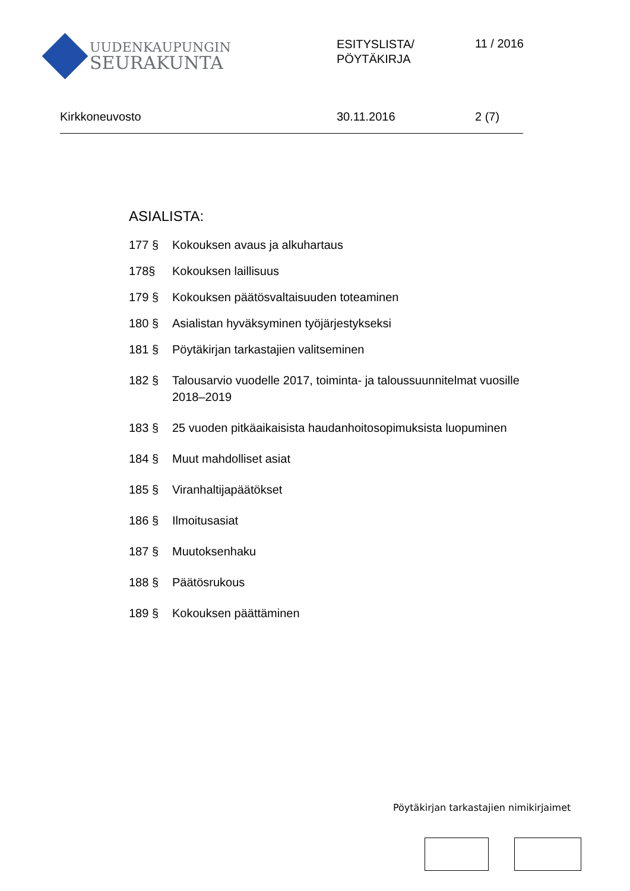UUDENKAUPUNGIN
SEURAKUNTA
ESITYSLISTA/
PÖYTÄKIRJA
11 / 2016
Kirkkoneuvosto 30.11.2016 2 (7)
ASIALISTA:
177 § Kokouksen avaus ja alkuhartaus
178§ Kokouksen laillisuus
179 § Kokouksen päätösvaltaisuuden toteaminen
180 § Asialistan hyväksyminen työjärjestykseksi
181 § Pöytäkirjan tarkastajien valitseminen
182 § Talousarvio vuodelle 2017, toiminta- ja taloussuunnitelmat vuosille
2018–2019
183 § 25 vuoden pitkäaikaisista haudanhoitosopimuksista luopuminen
184 § Muut mahdolliset asiat
185 § Viranhaltijapäätökset
186 § Ilmoitusasiat
187 § Muutoksenhaku
188 § Päätösrukous
189 § Kokouksen päättäminen
Pöytäkirjan tarkastajien nimikirjaimet